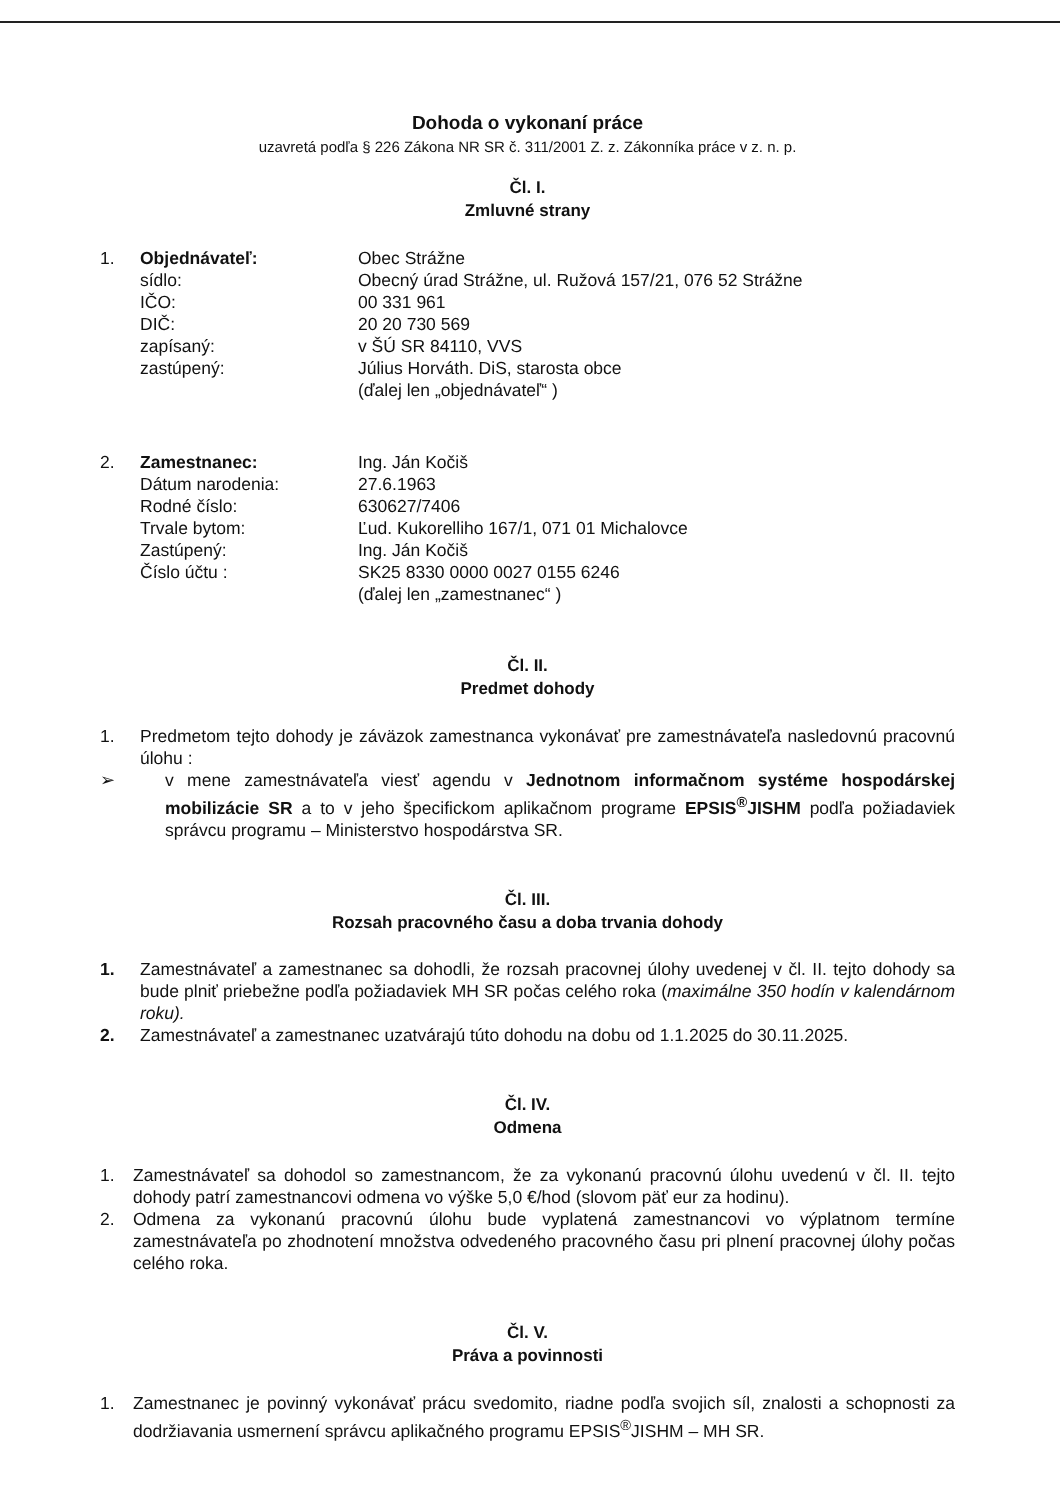Dohoda o vykonaní práce
uzavretá podľa § 226 Zákona NR SR č. 311/2001 Z. z. Zákonníka práce v z. n. p.
Čl. I.
Zmluvné strany
1.
Objednávateľ:
Obec Strážne
sídlo:
Obecný úrad Strážne, ul. Ružová 157/21, 076 52 Strážne
IČO:
00 331 961
DIČ:
20 20 730 569
zapísaný:
v ŠÚ SR 84110, VVS
zastúpený:
Július Horváth. DiS, starosta obce
(ďalej len „objednávateľ“ )
2.
Zamestnanec:
Ing. Ján Kočiš
Dátum narodenia:
27.6.1963
Rodné číslo:
630627/7406
Trvale bytom:
Ľud. Kukorelliho 167/1, 071 01 Michalovce
Zastúpený:
Ing. Ján Kočiš
Číslo účtu :
SK25 8330 0000 0027 0155 6246
(ďalej len „zamestnanec“ )
Čl. II.
Predmet dohody
1. Predmetom tejto dohody je záväzok zamestnanca vykonávať pre zamestnávateľa nasledovnú pracovnú úlohu :
➢ v mene zamestnávateľa viesť agendu v Jednotnom informačnom systéme hospodárskej mobilizácie SR a to v jeho špecifickom aplikačnom programe EPSIS<sup>®</sup>JISHM podľa požiadaviek správcu programu – Ministerstvo hospodárstva SR.
Čl. III.
Rozsah pracovného času a doba trvania dohody
1. Zamestnávateľ a zamestnanec sa dohodli, že rozsah pracovnej úlohy uvedenej v čl. II. tejto dohody sa bude plniť priebežne podľa požiadaviek MH SR počas celého roka (maximálne 350 hodín v kalendárnom roku).
2. Zamestnávateľ a zamestnanec uzatvárajú túto dohodu na dobu od 1.1.2025 do 30.11.2025.
Čl. IV.
Odmena
1. Zamestnávateľ sa dohodol so zamestnancom, že za vykonanú pracovnú úlohu uvedenú v čl. II. tejto dohody patrí zamestnancovi odmena vo výške 5,0 €/hod (slovom päť eur za hodinu).
2. Odmena za vykonanú pracovnú úlohu bude vyplatená zamestnancovi vo výplatnom termíne zamestnávateľa po zhodnotení množstva odvedeného pracovného času pri plnení pracovnej úlohy počas celého roka.
Čl. V.
Práva a povinnosti
1. Zamestnanec je povinný vykonávať prácu svedomito, riadne podľa svojich síl, znalosti a schopnosti za dodržiavania usmernení správcu aplikačného programu EPSIS<sup>®</sup>JISHM – MH SR.